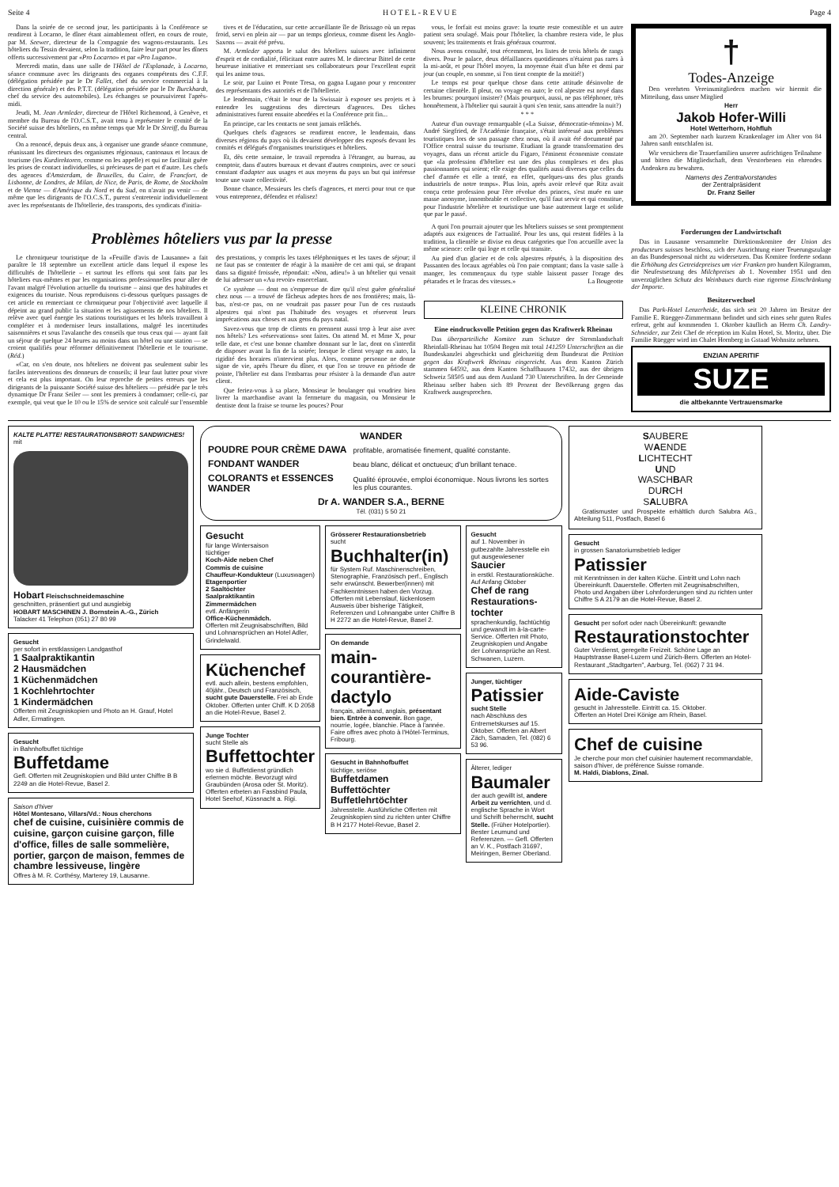Seite 4 H O T E L - R E V U E Page 4
Dans la soirée de ce second jour, les participants à la Conférence se rendirent à Locarno, le dîner étant aimablement offert, en cours de route, par M. Seewer, directeur de la Compagnie des wagons-restaurants. Les hôteliers du Tessin devaient, selon la tradition, faire leur part pour les dîners offerts successivement par «Pro Locarno» et par «Pro Lugano».
Mercredi matin, dans une salle de l'Hôtel de l'Esplanade, à Locarno, séance commune avec les dirigeants des organes compétents des C.F.F. (délégation présidée par le Dr Fallet, chef du service commercial à la direction générale) et des P.T.T. (délégation présidée par le Dr Burckhardt, chef du service des automobiles). Les échanges se poursuivirent l'après-midi.
Jeudi, M. Jean Armleder, directeur de l'Hôtel Richemond, à Genève, et membre du Bureau de l'O.C.S.T., avait tenu à représenter le comité de la Société suisse des hôteliers, en même temps que Mr le Dr Streiff, du Bureau central.
On a renoncé, depuis deux ans, à organiser une grande séance commune, réunissant les directeurs des organismes régionaux, cantonaux et locaux de tourisme (les Kurdirektoren, comme on les appelle) et qui ne facilitait guère les prises de contact individuelles, si précieuses de part et d'autre. Les chefs des agences d'Amsterdam, de Bruxelles, du Caire, de Francfort, de Lisbonne, de Londres, de Milan, de Nice, de Paris, de Rome, de Stockholm et de Vienne — d'Amérique du Nord et du Sud, on n'avait pu venir — de même que les dirigeants de l'O.C.S.T., purent s'entretenir individuellement avec les représentants de l'hôtellerie, des transports, des syndicats d'initia-
tives et de l'éducation, sur cette accueillante île de Brissago où un repas froid, servi en plein air — par un temps glorieux, comme disent les Anglo-Saxons — avait été prévu.
M. Armleder apporta le salut des hôteliers suisses avec infiniment d'esprit et de cordialité, félicitant entre autres M. le directeur Bittel de cette heureuse initiative et remerciant ses collaborateurs pour l'excellent esprit qui les anime tous.
Le soir, par Luino et Ponte Tresa, on gagna Lugano pour y rencontrer des représentants des autorités et de l'hôtellerie.
Le lendemain, c'était le tour de la Swissair à exposer ses projets et à entendre les suggestions des directeurs d'agences. Des tâches administratives furent ensuite abordées et la Conférence prit fin...
En principe, car les contacts ne sont jamais relâchés.
Quelques chefs d'agences se rendirent encore, le lendemain, dans diverses régions du pays où ils devaient développer des exposés devant les comités et délégués d'organismes touristiques et hôteliers.
Et, dès cette semaine, le travail reprendra à l'étranger, au bureau, au comptoir, dans d'autres bureaux et devant d'autres comptoirs, avec ce souci constant d'adapter aux usages et aux moyens du pays un but qui intéresse toute une vaste collectivité.
Bonne chance, Messieurs les chefs d'agences, et merci pour tout ce que vous entreprenez, défendez et réalisez!
vous, le forfait est moins grave: la tourte reste comestible et un autre patient sera soulagé. Mais pour l'hôtelier, la chambre restera vide, le plus souvent; les traitements et frais généraux courront.
Nous avons consulté, tout récemment, les listes de trois hôtels de rangs divers. Pour le palace, deux défaillances quotidiennes n'étaient pas rares à la mi-août, et pour l'hôtel moyen, la moyenne était d'un hôte et demi par jour (un couple, en somme, si l'on tient compte de la moitié!)
Le temps est pour quelque chose dans cette attitude désinvolte de certaine clientèle. Il pleut, on voyage en auto; le col alpestre est noyé dans les brumes: pourquoi insister? (Mais pourquoi, aussi, ne pas téléphoner, très honnêtement, à l'hôtelier qui saurait à quoi s'en tenir, sans attendre la nuit?)
* * *
Auteur d'un ouvrage remarquable («La Suisse, démocratie-témoin») M. André Siegfried, de l'Académie française, s'était intéressé aux problèmes touristiques lors de son passage chez nous, où il avait été documenté par l'Office central suisse du tourisme. Etudiant la grande transformation des voyages, dans un récent article du Figaro, l'éminent économiste constate que «la profession d'hôtelier est une des plus complexes et des plus passionnantes qui soient; elle exige des qualités aussi diverses que celles du chef d'armée et elle a tenté, en effet, quelques-uns des plus grands industriels de notre temps». Plus loin, après avoir relevé que Ritz avait conçu cette profession pour l'ère révolue des princes, s'est muée en une masse anonyme, innombrable et collective, qu'il faut servir et qui constitue, pour l'industrie hôtelière et touristique une base autrement large et solide que par le passé.
†
Todes-Anzeige
Den verehrten Vereinsmitgliedern machen wir hiermit die Mitteilung, dass unser Mitglied
Herr
Jakob Hofer-Willi
Hotel Wetterhorn, Hohfluh
am 20. September nach kurzem Krankenlager im Alter von 84 Jahren sanft entschlafen ist.
Wir versichern die Trauerfamilien unserer aufrichtigen Teilnahme und bitten die Mitgliedschaft, dem Verstorbenen ein ehrendes Andenken zu bewahren.
Namens des Zentralvorstandes
der Zentralpräsident
Dr. Franz Seiler
Problèmes hôteliers vus par la presse
Le chroniqueur touristique de la «Feuille d'avis de Lausanne» a fait paraître le 18 septembre un excellent article dans lequel il expose les difficultés de l'hôtellerie – et surtout les efforts qui sont faits par les hôteliers eux-mêmes et par les organisations professionnelles pour aller de l'avant malgré l'évolution actuelle du tourisme – ainsi que des habitudes et exigences du touriste. Nous reproduisons ci-dessous quelques passages de cet article en remerciant ce chroniqueur pour l'objectivité avec laquelle il dépeint au grand public la situation et les agissements de nos hôteliers. Il relève avec quel énergie les stations touristiques et les hôtels travaillent à compléter et à moderniser leurs installations, malgré les incertitudes saisonnières et sous l'avalanche des conseils que tous ceux qui — ayant fait un séjour de quelque 24 heures au moins dans un hôtel ou une station — se croient qualifiés pour réformer définitivement l'hôtellerie et le tourisme. (Réd.)
«Car, on s'en doute, nos hôteliers ne doivent pas seulement subir les faciles interventions des donneurs de conseils; il leur faut lutter pour vivre et cela est plus important. On leur reproche de petites erreurs que les dirigeants de la puissante Société suisse des hôteliers — présidée par le très dynamique Dr Franz Seiler — sont les premiers à condamner; celle-ci, par exemple, qui veut que le 10 ou le 15% de service soit calculé sur l'ensemble des prestations, y compris les taxes téléphoniques et les taxes de séjour; il ne faut pas se contenter de réagir à la manière de cet ami qui, se drapant dans sa dignité froissée, répondait: «Non, adieu!» à un hôtelier qui venait de lui adresser un «Au revoir» ensorcelant.
Ce système — dont on s'empresse de dire qu'il n'est guère généralisé chez nous — a trouvé de fâcheux adeptes hors de nos frontières; mais, là-bas, n'est-ce pas, on ne voudrait pas passer pour l'un de ces rustauds alpestres qui n'ont pas l'habitude des voyages et réservent leurs imprécations aux choses et aux gens du pays natal.
Savez-vous que trop de clients en prennent aussi trop à leur aise avec nos hôtels? Les «réservations» sont faites. On attend M. et Mme X, pour telle date, et c'est une bonne chambre donnant sur le lac, dont on s'interdit de disposer avant la fin de la soirée; lorsque le client voyage en auto, la rigidité des horaires n'intervient plus. Alors, comme personne ne donne signe de vie, après l'heure du dîner, et que l'on se trouve en période de pointe, l'hôtelier est dans l'embarras pour résister à la demande d'un autre client.
Que feriez-vous à sa place, Monsieur le boulanger qui voudriez bien livrer la marchandise avant la fermeture du magasin, ou Monsieur le dentiste dont la fraise se tourne les pouces? Pour
A quoi l'on pourrait ajouter que les hôteliers suisses se sont promptement adaptés aux exigences de l'actualité. Pour les uns, qui restent fidèles à la tradition, la clientèle se divise en deux catégories que l'on accueille avec la même science: celle qui loge et celle qui transite.
Au pied d'un glacier et de cols alpestres réputés, à la disposition des Passanten des locaux agréables où l'on paie comptant; dans la vaste salle à manger, les commençaux du type stable laissent passer l'orage des pétarades et le fracas des vitesses.» La Bougeotte
KLEINE CHRONIK
Eine eindrucksvolle Petition gegen das Kraftwerk Rheinau
Das überparteiliche Komitee zum Schutze der Stromlandschaft Rheinfall-Rheinau hat 10504 Bogen mit total 141259 Unterschriften an die Bundeskanzlei abgeschickt und gleichzeitig dem Bundesrat die Petition gegen das Kraftwerk Rheinau eingereicht. Aus dem Kanton Zürich stammen 64592, aus dem Kanton Schaffhausen 17432, aus der übrigen Schweiz 58505 und aus dem Ausland 730 Unterschriften. In der Gemeinde Rheinau selber haben sich 89 Prozent der Bevölkerung gegen das Kraftwerk ausgesprochen.
Forderungen der Landwirtschaft
Das in Lausanne versammelte Direktionskomitee der Union des producteurs suisses beschloss, sich der Ausrichtung einer Teuerungszulage an das Bundespersonal nicht zu widersetzen. Das Komitee forderte sodann die Erhöhung des Getreidepreises um vier Franken pro hundert Kilogramm, die Neufestsetzung des Milchpreises ab 1. November 1951 und den unverzüglichen Schutz des Weinbaues durch eine rigorose Einschränkung der Importe.
Besitzerwechsel
Das Park-Hotel Lenzerheide, das sich seit 20 Jahren im Besitze der Familie E. Rüegger-Zimmermann befindet und sich eines sehr guten Rufes erfreut, geht auf kommenden 1. Oktober käuflich an Herrn Ch. Landry-Schneider, zur Zeit Chef de réception im Kulm Hotel, St. Moritz, über. Die Familie Rüegger wird im Chalet Hornberg in Gstaad Wohnsitz nehmen.
ENZIAN APERITIF
SUZE
die altbekannte Vertrauensmarke
KALTE PLATTE! RESTAURATIONSBROT! SANDWICHES!
mit
Hobart Fleischschneidemaschine
geschnitten, präsentiert gut und ausgiebig
HOBART MASCHINEN J. Bornstein A.-G., Zürich
Talacker 41 Telephon (051) 27 80 99
Gesucht
per sofort in erstklassigen Landgasthof
1 Saalpraktikantin
2 Hausmädchen
1 Küchenmädchen
1 Kochlehrtochter
1 Kindermädchen
Offerten mit Zeugniskopien und Photo an H. Grauf, Hotel Adler, Ermatingen.
Gesucht
in Bahnhofbuffet tüchtige
Buffetdame
Gefl. Offerten mit Zeugniskopien und Bild unter Chiffre B B 2249 an die Hotel-Revue, Basel 2.
Saison d'hiver
Hôtel Montesano, Villars/Vd.: Nous cherchons
chef de cuisine, cuisinière commis de cuisine, garçon cuisine garçon, fille d'office, filles de salle sommelière, portier, garçon de maison, femmes de chambre lessiveuse, lingère
Offres à M. R. Corthésy, Marterey 19, Lausanne.
WANDER
| POUDRE POUR CRÈME DAWA | profitable, aromatisée finement, qualité constante. |
| FONDANT WANDER | beau blanc, délicat et onctueux; d'un brillant tenace. |
| COLORANTS et ESSENCES WANDER | Qualité éprouvée, emploi économique. Nous livrons les sortes les plus courantes. |
Dr A. WANDER S.A., BERNE
Tél. (031) 5 50 21
Gesucht
für lange Wintersaison
tüchtiger
Koch-Aide neben Chef
Commis de cuisine
Chauffeur-Kondukteur (Luxuswagen)
Etagenportier
2 Saaltöchter
Saalpraktikantin
Zimmermädchen
evtl. Anfängerin
Office-Küchenmädch.
Offerten mit Zeugnisabschriften, Bild und Lohnansprüchen an Hotel Adler, Grindelwald.
Küchenchef
evtl. auch allein, bestens empfohlen, 40jähr., Deutsch und Französisch, sucht gute Dauerstelle. Frei ab Ende Oktober. Offerten unter Chiff. K D 2058 an die Hotel-Revue, Basel 2.
Junge Tochter
sucht Stelle als
Buffettochter
wo sie d. Buffetdienst gründlich erlernen möchte. Bevorzugt wird Graubünden (Arosa oder St. Moritz). Offerten erbeten an Fassbind Paula, Hotel Seehof, Küssnacht a. Rigi.
Grösserer Restaurationsbetrieb
sucht
Buchhalter(in)
für System Ruf. Maschinenschreiben, Stenographie, Französisch perf., Englisch sehr erwünscht. Bewerber(innen) mit Fachkenntnissen haben den Vorzug. Offerten mit Lebenslauf, lückenlosem Ausweis über bisherige Tätigkeit, Referenzen und Lohnangabe unter Chiffre B H 2272 an die Hotel-Revue, Basel 2.
On demande
main-courantière-dactylo
français, allemand, anglais, présentant bien. Entrée à convenir. Bon gage, nourrie, logée, blanchie. Place à l'année. Faire offres avec photo à l'Hôtel-Terminus, Fribourg.
Gesucht in Bahnhofbuffet
tüchtige, seriöse
Buffetdamen
Buffettöchter
Buffetlehrtöchter
Jahresstelle. Ausführliche Offerten mit Zeugniskopien sind zu richten unter Chiffre B H 2177 Hotel-Revue, Basel 2.
Gesucht
auf 1. November in gutbezahlte Jahresstelle ein gut ausgewiesener
Saucier
in erstkl. Restaurationsküche. Auf Anfang Oktober
Chef de rang Restaurations-tochter
sprachenkundig, fachtüchtig und gewandt im à-la-carte-Service. Offerten mit Photo, Zeugniskopien und Angabe der Lohnansprüche an Rest. Schwanen, Luzern.
Junger, tüchtiger
Patissier
sucht Stelle
nach Abschluss des Entremetskurses auf 15. Oktober. Offerten an Albert Zäch, Samaden, Tel. (082) 6 53 96.
Älterer, lediger
Baumaler
der auch gewillt ist, andere Arbeit zu verrichten, und d. englische Sprache in Wort und Schrift beherrscht, sucht Stelle. (Früher Hotelportier). Bester Leumund und Referenzen. — Gefl. Offerten an V. K., Postfach 31697, Meiringen, Berner Oberland.
SAUBERE
WAENDE
LICHTECHT
UND
WASCHBAR
DURCH
SALUBRA
Gratismuster und Prospekte erhältlich durch Salubra AG., Abteilung 511, Postfach, Basel 6
Gesucht
in grossen Sanatoriumsbetrieb lediger
Patissier
mit Kenntnissen in der kalten Küche. Eintritt und Lohn nach Übereinkunft. Dauerstelle. Offerten mit Zeugnisabschriften, Photo und Angaben über Lohnforderungen sind zu richten unter Chiffre S A 2179 an die Hotel-Revue, Basel 2.
Gesucht per sofort oder nach Übereinkunft: gewandte
Restaurationstochter
Guter Verdienst, geregelte Freizeit. Schöne Lage an Hauptstrasse Basel-Luzern und Zürich-Bern. Offerten an Hotel-Restaurant „Stadtgarten", Aarburg, Tel. (062) 7 31 94.
Aide-Caviste
gesucht in Jahresstelle. Eintritt ca. 15. Oktober.
Offerten an Hotel Drei Könige am Rhein, Basel.
Chef de cuisine
Je cherche pour mon chef cuisinier hautement recommandable, saison d'hiver, de préférence Suisse romande.
M. Haldi, Diablons, Zinal.